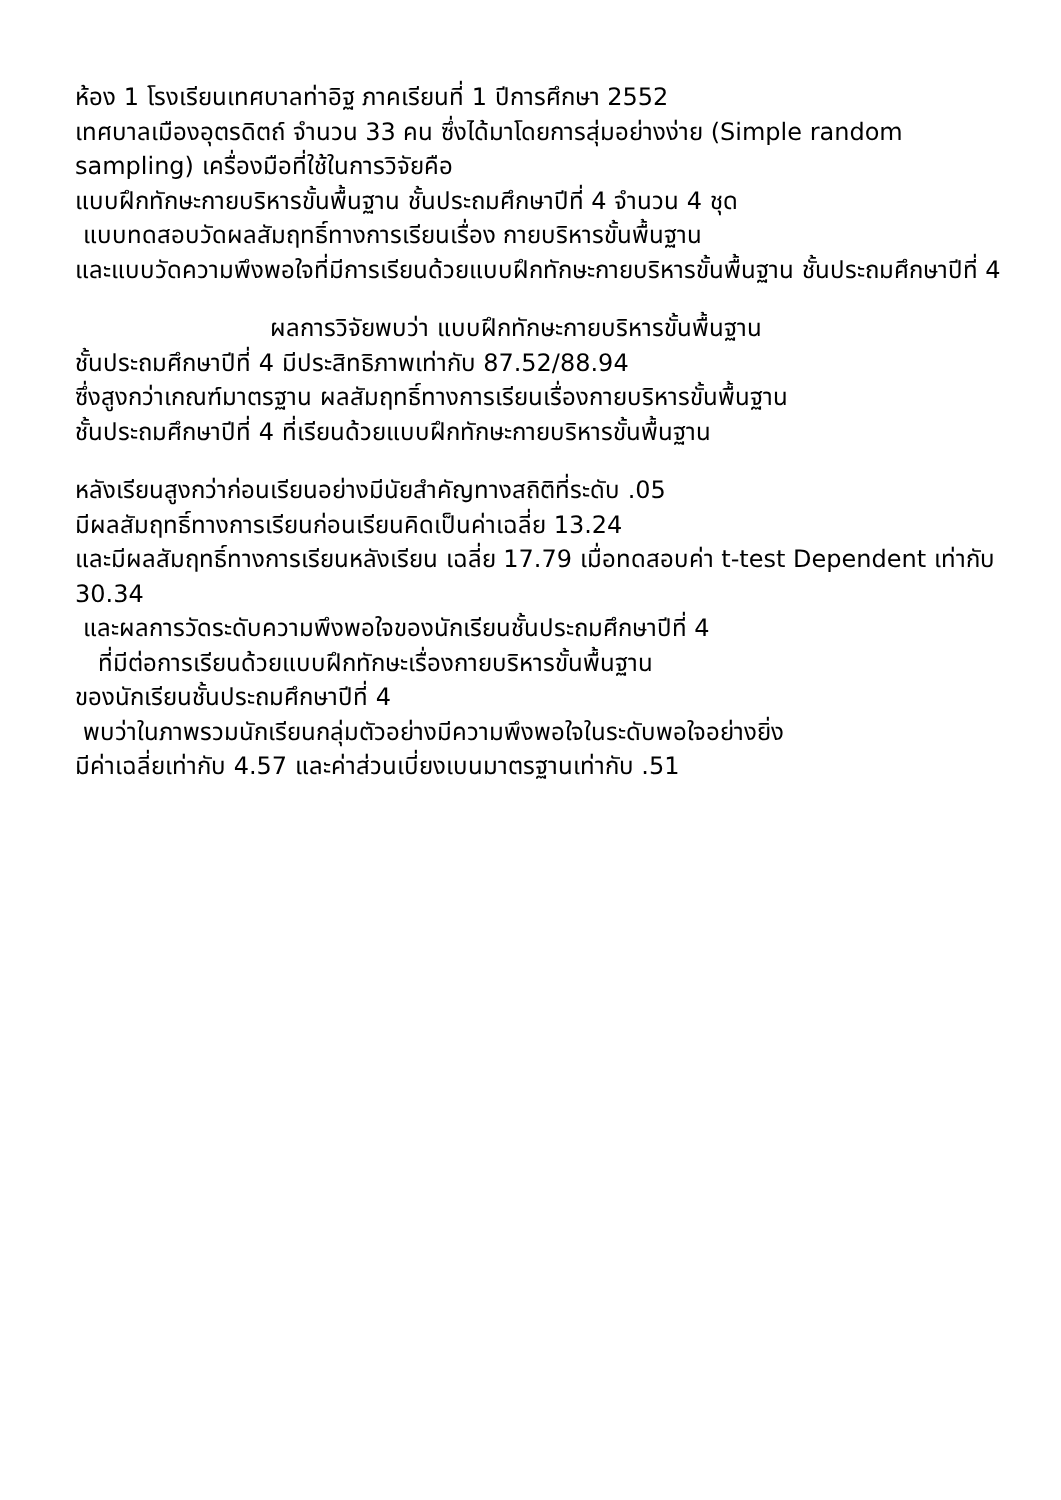ห้อง 1 โรงเรียนเทศบาลท่าอิฐ ภาคเรียนที่ 1 ปีการศึกษา 2552
เทศบาลเมืองอุตรดิตถ์ จำนวน 33 คน ซึ่งได้มาโดยการสุ่มอย่างง่าย (Simple random sampling) เครื่องมือที่ใช้ในการวิจัยคือ
แบบฝึกทักษะกายบริหารขั้นพื้นฐาน ชั้นประถมศึกษาปีที่ 4 จำนวน 4 ชุด
แบบทดสอบวัดผลสัมฤทธิ์ทางการเรียนเรื่อง กายบริหารขั้นพื้นฐาน
และแบบวัดความพึงพอใจที่มีการเรียนด้วยแบบฝึกทักษะกายบริหารขั้นพื้นฐาน ชั้นประถมศึกษาปีที่ 4
ผลการวิจัยพบว่า แบบฝึกทักษะกายบริหารขั้นพื้นฐาน
ชั้นประถมศึกษาปีที่ 4 มีประสิทธิภาพเท่ากับ 87.52/88.94
ซึ่งสูงกว่าเกณฑ์มาตรฐาน ผลสัมฤทธิ์ทางการเรียนเรื่องกายบริหารขั้นพื้นฐาน
ชั้นประถมศึกษาปีที่ 4 ที่เรียนด้วยแบบฝึกทักษะกายบริหารขั้นพื้นฐาน
หลังเรียนสูงกว่าก่อนเรียนอย่างมีนัยสำคัญทางสถิติที่ระดับ .05
มีผลสัมฤทธิ์ทางการเรียนก่อนเรียนคิดเป็นค่าเฉลี่ย 13.24
และมีผลสัมฤทธิ์ทางการเรียนหลังเรียน เฉลี่ย 17.79 เมื่อทดสอบค่า t-test Dependent เท่ากับ 30.34
และผลการวัดระดับความพึงพอใจของนักเรียนชั้นประถมศึกษาปีที่ 4
ที่มีต่อการเรียนด้วยแบบฝึกทักษะเรื่องกายบริหารขั้นพื้นฐาน
ของนักเรียนชั้นประถมศึกษาปีที่ 4
พบว่าในภาพรวมนักเรียนกลุ่มตัวอย่างมีความพึงพอใจในระดับพอใจอย่างยิ่ง
มีค่าเฉลี่ยเท่ากับ 4.57 และค่าส่วนเบี่ยงเบนมาตรฐานเท่ากับ .51